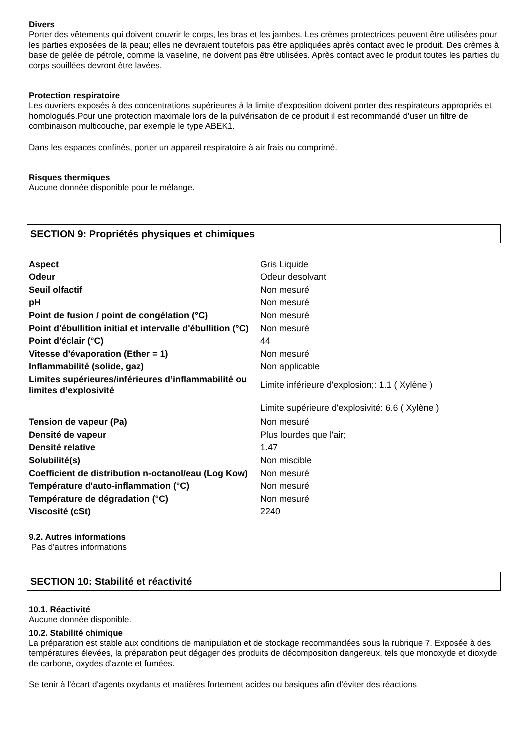Divers
Porter des vêtements qui doivent couvrir le corps, les bras et les jambes. Les crèmes protectrices peuvent être utilisées pour les parties exposées de la peau; elles ne devraient toutefois pas être appliquées après contact avec le produit. Des crèmes à base de gelée de pétrole, comme la vaseline, ne doivent pas être utilisées. Après contact avec le produit toutes les parties du corps souillées devront être lavées.
Protection respiratoire
Les ouvriers exposés à des concentrations supérieures à la limite d'exposition doivent porter des respirateurs appropriés et homologués.Pour une protection maximale lors de la pulvérisation de ce produit il est recommandé d’user un filtre de combinaison multicouche, par exemple le type ABEK1.
Dans les espaces confinés, porter un appareil respiratoire à air frais ou comprimé.
Risques thermiques
Aucune donnée disponible pour le mélange.
SECTION 9: Propriétés physiques et chimiques
| Aspect | Gris Liquide |
| Odeur | Odeur desolvant |
| Seuil olfactif | Non mesuré |
| pH | Non mesuré |
| Point de fusion / point de congélation (°C) | Non mesuré |
| Point d'ébullition initial et intervalle d'ébullition (°C) | Non mesuré |
| Point d'éclair (°C) | 44 |
| Vitesse d'évaporation (Ether = 1) | Non mesuré |
| Inflammabilité (solide, gaz) | Non applicable |
| Limites supérieures/inférieures d’inflammabilité ou limites d’explosivité | Limite inférieure d'explosion;: 1.1 ( Xylène ) |
| | Limite supérieure d'explosivité: 6.6 ( Xylène ) |
| Tension de vapeur (Pa) | Non mesuré |
| Densité de vapeur | Plus lourdes que l'air; |
| Densité relative | 1.47 |
| Solubilité(s) | Non miscible |
| Coefficient de distribution n-octanol/eau (Log Kow) | Non mesuré |
| Température d'auto-inflammation (°C) | Non mesuré |
| Température de dégradation (°C) | Non mesuré |
| Viscosité (cSt) | 2240 |
9.2. Autres informations
Pas d'autres informations
SECTION 10: Stabilité et réactivité
10.1. Réactivité
Aucune donnée disponible.
10.2. Stabilité chimique
La préparation est stable aux conditions de manipulation et de stockage recommandées sous la rubrique 7. Exposée à des températures élevées, la préparation peut dégager des produits de décomposition dangereux, tels que monoxyde et dioxyde de carbone, oxydes d'azote et fumées.
Se tenir à l'écart d'agents oxydants et matières fortement acides ou basiques afin d'éviter des réactions